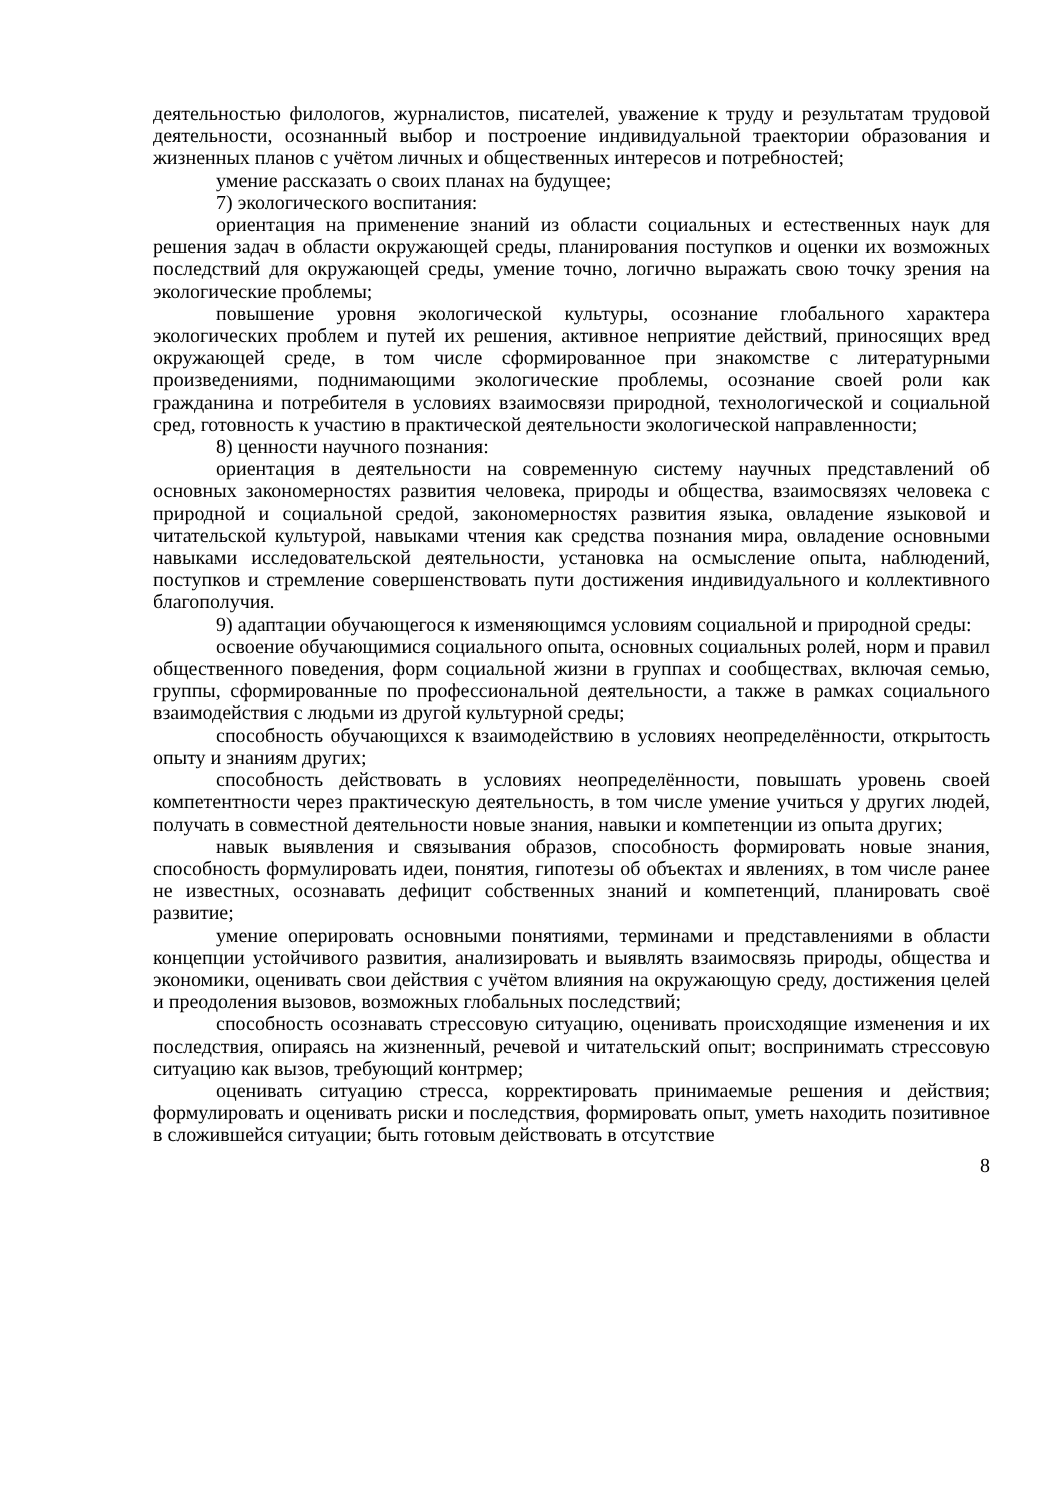деятельностью филологов, журналистов, писателей, уважение к труду и результатам трудовой деятельности, осознанный выбор и построение индивидуальной траектории образования и жизненных планов с учётом личных и общественных интересов и потребностей;
умение рассказать о своих планах на будущее;
7) экологического воспитания:
ориентация на применение знаний из области социальных и естественных наук для решения задач в области окружающей среды, планирования поступков и оценки их возможных последствий для окружающей среды, умение точно, логично выражать свою точку зрения на экологические проблемы;
повышение уровня экологической культуры, осознание глобального характера экологических проблем и путей их решения, активное неприятие действий, приносящих вред окружающей среде, в том числе сформированное при знакомстве с литературными произведениями, поднимающими экологические проблемы, осознание своей роли как гражданина и потребителя в условиях взаимосвязи природной, технологической и социальной сред, готовность к участию в практической деятельности экологической направленности;
8) ценности научного познания:
ориентация в деятельности на современную систему научных представлений об основных закономерностях развития человека, природы и общества, взаимосвязях человека с природной и социальной средой, закономерностях развития языка, овладение языковой и читательской культурой, навыками чтения как средства познания мира, овладение основными навыками исследовательской деятельности, установка на осмысление опыта, наблюдений, поступков и стремление совершенствовать пути достижения индивидуального и коллективного благополучия.
9) адаптации обучающегося к изменяющимся условиям социальной и природной среды:
освоение обучающимися социального опыта, основных социальных ролей, норм и правил общественного поведения, форм социальной жизни в группах и сообществах, включая семью, группы, сформированные по профессиональной деятельности, а также в рамках социального взаимодействия с людьми из другой культурной среды;
способность обучающихся к взаимодействию в условиях неопределённости, открытость опыту и знаниям других;
способность действовать в условиях неопределённости, повышать уровень своей компетентности через практическую деятельность, в том числе умение учиться у других людей, получать в совместной деятельности новые знания, навыки и компетенции из опыта других;
навык выявления и связывания образов, способность формировать новые знания, способность формулировать идеи, понятия, гипотезы об объектах и явлениях, в том числе ранее не известных, осознавать дефицит собственных знаний и компетенций, планировать своё развитие;
умение оперировать основными понятиями, терминами и представлениями в области концепции устойчивого развития, анализировать и выявлять взаимосвязь природы, общества и экономики, оценивать свои действия с учётом влияния на окружающую среду, достижения целей и преодоления вызовов, возможных глобальных последствий;
способность осознавать стрессовую ситуацию, оценивать происходящие изменения и их последствия, опираясь на жизненный, речевой и читательский опыт; воспринимать стрессовую ситуацию как вызов, требующий контрмер;
оценивать ситуацию стресса, корректировать принимаемые решения и действия; формулировать и оценивать риски и последствия, формировать опыт, уметь находить позитивное в сложившейся ситуации; быть готовым действовать в отсутствие
8